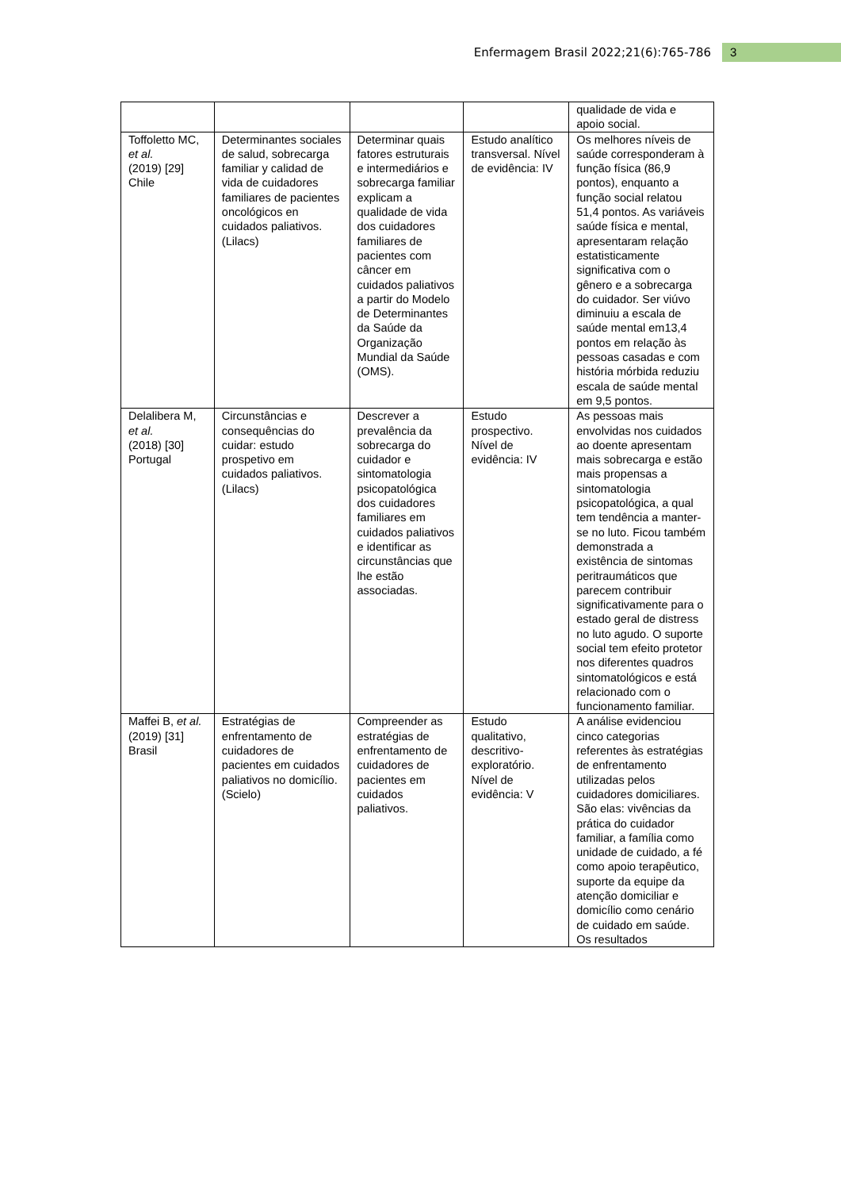Enfermagem Brasil 2022;21(6):765-786 3
| | | | | qualidade de vida e apoio social. |
| Toffoletto MC, et al. (2019) [29] Chile | Determinantes sociales de salud, sobrecarga familiar y calidad de vida de cuidadores familiares de pacientes oncológicos en cuidados paliativos. (Lilacs) | Determinar quais fatores estruturais e intermediários e sobrecarga familiar explicam a qualidade de vida dos cuidadores familiares de pacientes com câncer em cuidados paliativos a partir do Modelo de Determinantes da Saúde da Organização Mundial da Saúde (OMS). | Estudo analítico transversal. Nível de evidência: IV | Os melhores níveis de saúde corresponderam à função física (86,9 pontos), enquanto a função social relatou 51,4 pontos. As variáveis saúde física e mental, apresentaram relação estatisticamente significativa com o gênero e a sobrecarga do cuidador. Ser viúvo diminuiu a escala de saúde mental em13,4 pontos em relação às pessoas casadas e com história mórbida reduziu escala de saúde mental em 9,5 pontos. |
| Delalibera M, et al. (2018) [30] Portugal | Circunstâncias e consequências do cuidar: estudo prospetivo em cuidados paliativos. (Lilacs) | Descrever a prevalência da sobrecarga do cuidador e sintomatologia psicopatológica dos cuidadores familiares em cuidados paliativos e identificar as circunstâncias que lhe estão associadas. | Estudo prospectivo. Nível de evidência: IV | As pessoas mais envolvidas nos cuidados ao doente apresentam mais sobrecarga e estão mais propensas a sintomatologia psicopatológica, a qual tem tendência a manter-se no luto. Ficou também demonstrada a existência de sintomas peritraumáticos que parecem contribuir significativamente para o estado geral de distress no luto agudo. O suporte social tem efeito protetor nos diferentes quadros sintomatológicos e está relacionado com o funcionamento familiar. |
| Maffei B, et al. (2019) [31] Brasil | Estratégias de enfrentamento de cuidadores de pacientes em cuidados paliativos no domicílio. (Scielo) | Compreender as estratégias de enfrentamento de cuidadores de pacientes em cuidados paliativos. | Estudo qualitativo, descritivo-exploratório. Nível de evidência: V | A análise evidenciou cinco categorias referentes às estratégias de enfrentamento utilizadas pelos cuidadores domiciliares. São elas: vivências da prática do cuidador familiar, a família como unidade de cuidado, a fé como apoio terapêutico, suporte da equipe da atenção domiciliar e domicílio como cenário de cuidado em saúde. Os resultados |